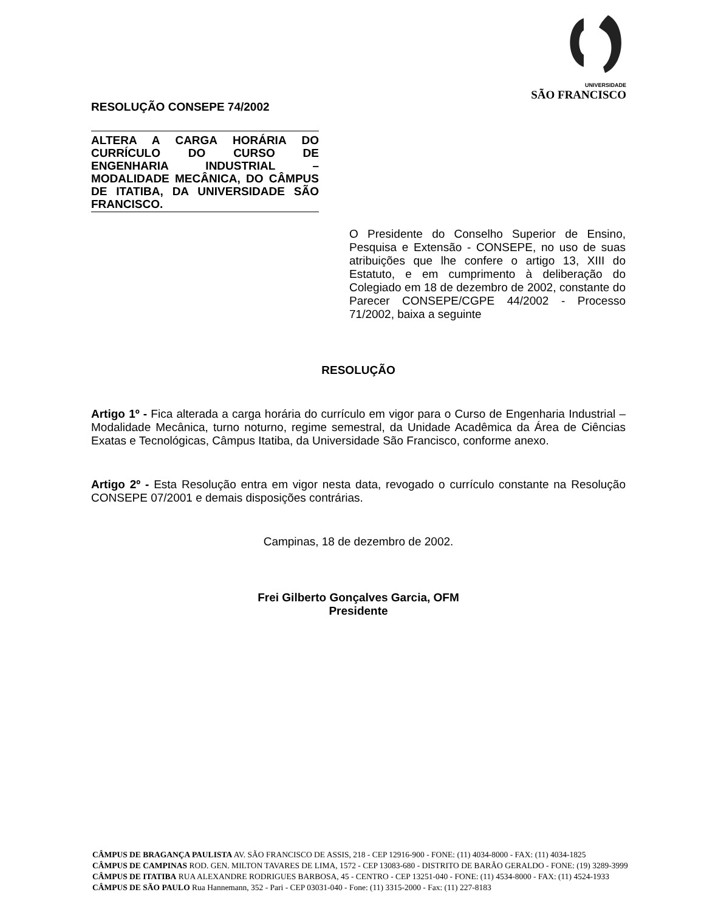UNIVERSIDADE
SÃO FRANCISCO
RESOLUÇÃO CONSEPE 74/2002
ALTERA A CARGA HORÁRIA DO CURRÍCULO DO CURSO DE ENGENHARIA INDUSTRIAL – MODALIDADE MECÂNICA, DO CÂMPUS DE ITATIBA, DA UNIVERSIDADE SÃO FRANCISCO.
O Presidente do Conselho Superior de Ensino, Pesquisa e Extensão - CONSEPE, no uso de suas atribuições que lhe confere o artigo 13, XIII do Estatuto, e em cumprimento à deliberação do Colegiado em 18 de dezembro de 2002, constante do Parecer CONSEPE/CGPE 44/2002 - Processo 71/2002, baixa a seguinte
RESOLUÇÃO
Artigo 1º - Fica alterada a carga horária do currículo em vigor para o Curso de Engenharia Industrial – Modalidade Mecânica, turno noturno, regime semestral, da Unidade Acadêmica da Área de Ciências Exatas e Tecnológicas, Câmpus Itatiba, da Universidade São Francisco, conforme anexo.
Artigo 2º - Esta Resolução entra em vigor nesta data, revogado o currículo constante na Resolução CONSEPE 07/2001 e demais disposições contrárias.
Campinas, 18 de dezembro de 2002.
Frei Gilberto Gonçalves Garcia, OFM
Presidente
CÂMPUS DE BRAGANÇA PAULISTA AV. SÃO FRANCISCO DE ASSIS, 218 - CEP 12916-900 - FONE: (11) 4034-8000 - FAX: (11) 4034-1825
CÂMPUS DE CAMPINAS ROD. GEN. MILTON TAVARES DE LIMA, 1572 - CEP 13083-680 - DISTRITO DE BARÃO GERALDO - FONE: (19) 3289-3999
CÂMPUS DE ITATIBA RUA ALEXANDRE RODRIGUES BARBOSA, 45 - CENTRO - CEP 13251-040 - FONE: (11) 4534-8000 - FAX: (11) 4524-1933
CÂMPUS DE SÃO PAULO Rua Hannemann, 352 - Pari - CEP 03031-040 - Fone: (11) 3315-2000 - Fax: (11) 227-8183